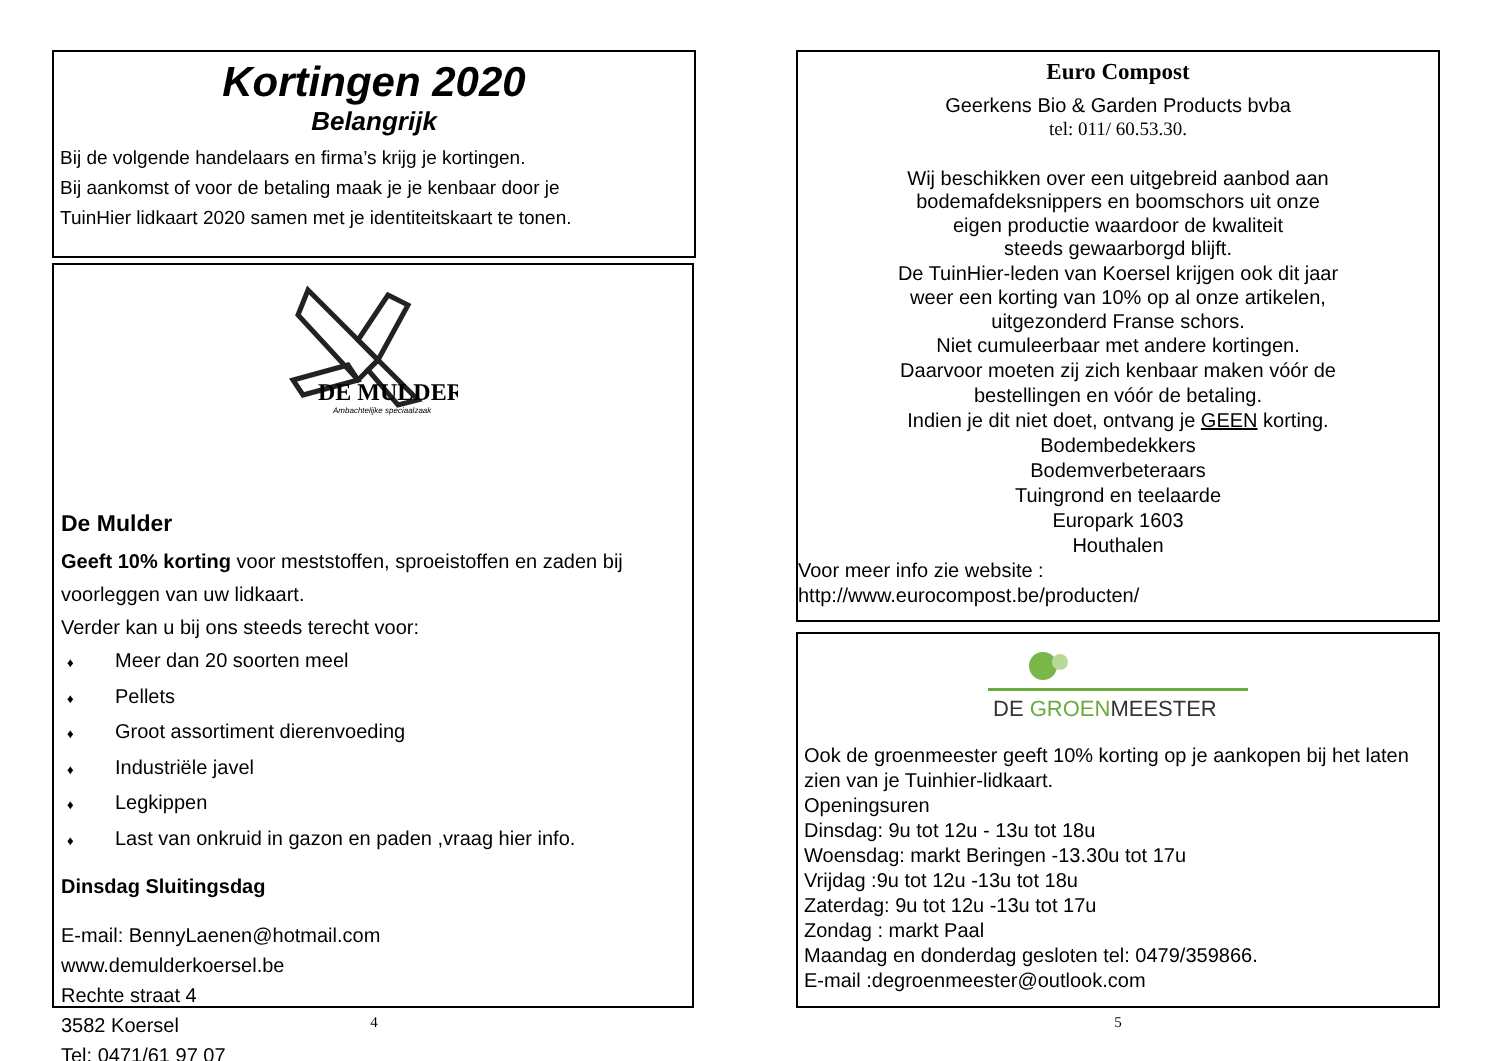Kortingen 2020
Belangrijk
Bij de volgende handelaars en firma’s krijg je kortingen.
Bij aankomst of voor de betaling maak je je kenbaar door je
TuinHier lidkaart 2020 samen met je identiteitskaart te tonen.
DE MULDER
Ambachtelijke speciaalzaak
De Mulder
Geeft 10% korting voor meststoffen, sproeistoffen en zaden bij voorleggen van uw lidkaart.
Verder kan u bij ons steeds terecht voor:
♦ Meer dan 20 soorten meel
♦ Pellets
♦ Groot assortiment dierenvoeding
♦ Industriële javel
♦ Legkippen
♦ Last van onkruid in gazon en paden ,vraag hier info.
Dinsdag Sluitingsdag
E-mail: BennyLaenen@hotmail.com
www.demulderkoersel.be
Rechte straat 4
3582 Koersel
Tel: 0471/61 97 07
4
Euro Compost
Geerkens Bio & Garden Products bvba
tel: 011/ 60.53.30.
Wij beschikken over een uitgebreid aanbod aan
bodemafdeksnippers en boomschors uit onze
eigen productie waardoor de kwaliteit
steeds gewaarborgd blijft.
De TuinHier-leden van Koersel krijgen ook dit jaar
weer een korting van 10% op al onze artikelen,
uitgezonderd Franse schors.
Niet cumuleerbaar met andere kortingen.
Daarvoor moeten zij zich kenbaar maken vóór de
bestellingen en vóór de betaling.
Indien je dit niet doet, ontvang je GEEN korting.
Bodembedekkers
Bodemverbeteraars
Tuingrond en teelaarde
Europark 1603
Houthalen
Voor meer info zie website :
http://www.eurocompost.be/producten/
DE GROENMEESTER
Ook de groenmeester geeft 10% korting op je aankopen bij het laten zien van je Tuinhier-lidkaart.
Openingsuren
Dinsdag: 9u tot 12u - 13u tot 18u
Woensdag: markt Beringen -13.30u tot 17u
Vrijdag :9u tot 12u -13u tot 18u
Zaterdag: 9u tot 12u -13u tot 17u
Zondag : markt Paal
Maandag en donderdag gesloten tel: 0479/359866.
E-mail :degroenmeester@outlook.com
5